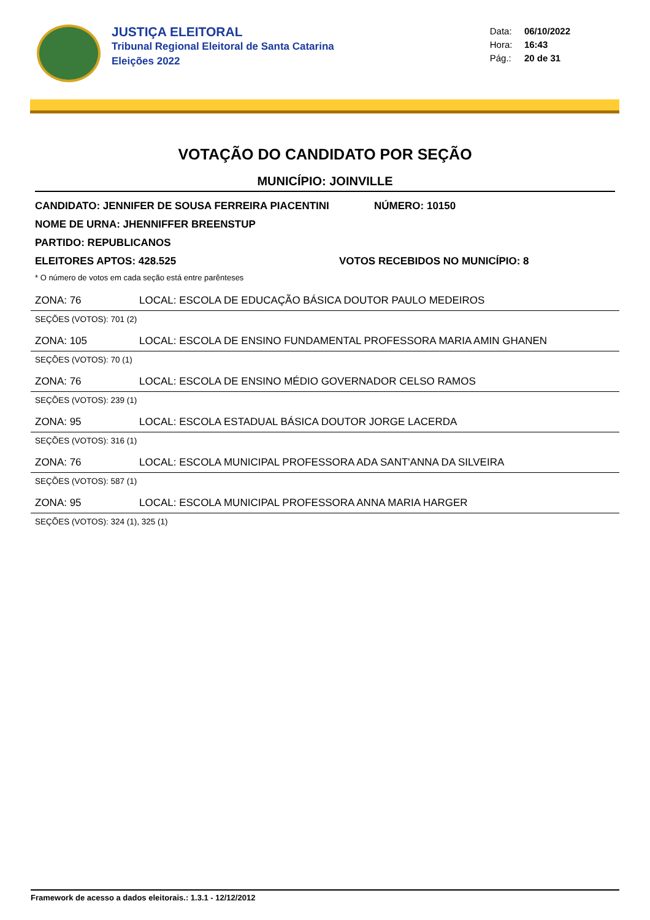JUSTIÇA ELEITORAL
Tribunal Regional Eleitoral de Santa Catarina
Eleições 2022
Data: 06/10/2022
Hora: 16:43
Pág.: 20 de 31
VOTAÇÃO DO CANDIDATO POR SEÇÃO
MUNICÍPIO: JOINVILLE
CANDIDATO: JENNIFER DE SOUSA FERREIRA PIACENTINI NÚMERO: 10150
NOME DE URNA: JHENNIFFER BREENSTUP
PARTIDO: REPUBLICANOS
ELEITORES APTOS: 428.525 VOTOS RECEBIDOS NO MUNICÍPIO: 8
* O número de votos em cada seção está entre parênteses
ZONA: 76 LOCAL: ESCOLA DE EDUCAÇÃO BÁSICA DOUTOR PAULO MEDEIROS
SEÇÕES (VOTOS): 701 (2)
ZONA: 105 LOCAL: ESCOLA DE ENSINO FUNDAMENTAL PROFESSORA MARIA AMIN GHANEN
SEÇÕES (VOTOS): 70 (1)
ZONA: 76 LOCAL: ESCOLA DE ENSINO MÉDIO GOVERNADOR CELSO RAMOS
SEÇÕES (VOTOS): 239 (1)
ZONA: 95 LOCAL: ESCOLA ESTADUAL BÁSICA DOUTOR JORGE LACERDA
SEÇÕES (VOTOS): 316 (1)
ZONA: 76 LOCAL: ESCOLA MUNICIPAL PROFESSORA ADA SANT'ANNA DA SILVEIRA
SEÇÕES (VOTOS): 587 (1)
ZONA: 95 LOCAL: ESCOLA MUNICIPAL PROFESSORA ANNA MARIA HARGER
SEÇÕES (VOTOS): 324 (1), 325 (1)
Framework de acesso a dados eleitorais.: 1.3.1 - 12/12/2012